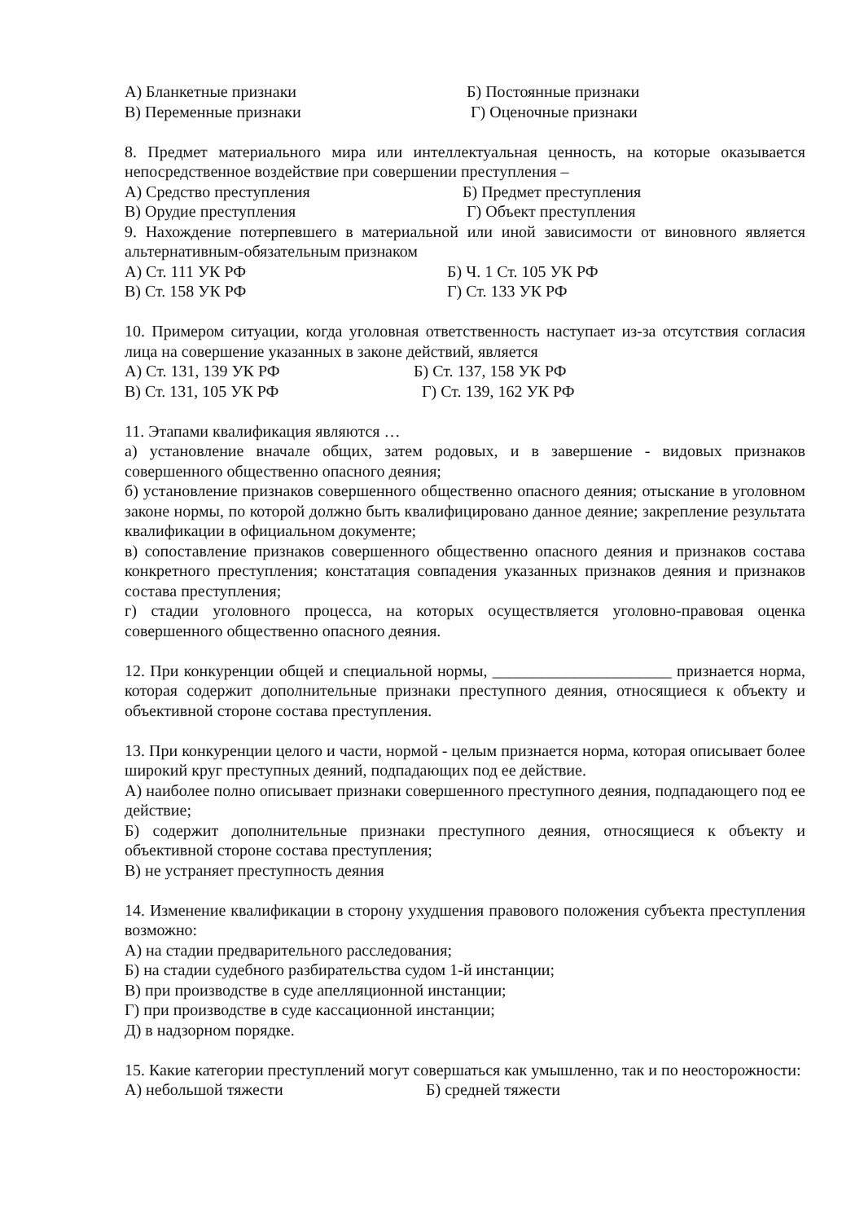А) Бланкетные признаки Б) Постоянные признаки
В) Переменные признаки Г) Оценочные признаки
8. Предмет материального мира или интеллектуальная ценность, на которые оказывается непосредственное воздействие при совершении преступления –
А) Средство преступления Б) Предмет преступления
В) Орудие преступления Г) Объект преступления
9. Нахождение потерпевшего в материальной или иной зависимости от виновного является альтернативным-обязательным признаком
А) Ст. 111 УК РФ Б) Ч. 1 Ст. 105 УК РФ
В) Ст. 158 УК РФ Г) Ст. 133 УК РФ
10. Примером ситуации, когда уголовная ответственность наступает из-за отсутствия согласия лица на совершение указанных в законе действий, является
А) Ст. 131, 139 УК РФ Б) Ст. 137, 158 УК РФ
В) Ст. 131, 105 УК РФ Г) Ст. 139, 162 УК РФ
11. Этапами квалификация являются …
а) установление вначале общих, затем родовых, и в завершение - видовых признаков совершенного общественно опасного деяния;
б) установление признаков совершенного общественно опасного деяния; отыскание в уголовном законе нормы, по которой должно быть квалифицировано данное деяние; закрепление результата квалификации в официальном документе;
в) сопоставление признаков совершенного общественно опасного деяния и признаков состава конкретного преступления; констатация совпадения указанных признаков деяния и признаков состава преступления;
г) стадии уголовного процесса, на которых осуществляется уголовно-правовая оценка совершенного общественно опасного деяния.
12. При конкуренции общей и специальной нормы, ______________________ признается норма, которая содержит дополнительные признаки преступного деяния, относящиеся к объекту и объективной стороне состава преступления.
13. При конкуренции целого и части, нормой - целым признается норма, которая описывает более широкий круг преступных деяний, подпадающих под ее действие.
А) наиболее полно описывает признаки совершенного преступного деяния, подпадающего под ее действие;
Б) содержит дополнительные признаки преступного деяния, относящиеся к объекту и объективной стороне состава преступления;
В) не устраняет преступность деяния
14. Изменение квалификации в сторону ухудшения правового положения субъекта преступления возможно:
А) на стадии предварительного расследования;
Б) на стадии судебного разбирательства судом 1-й инстанции;
В) при производстве в суде апелляционной инстанции;
Г) при производстве в суде кассационной инстанции;
Д) в надзорном порядке.
15. Какие категории преступлений могут совершаться как умышленно, так и по неосторожности:
А) небольшой тяжести Б) средней тяжести